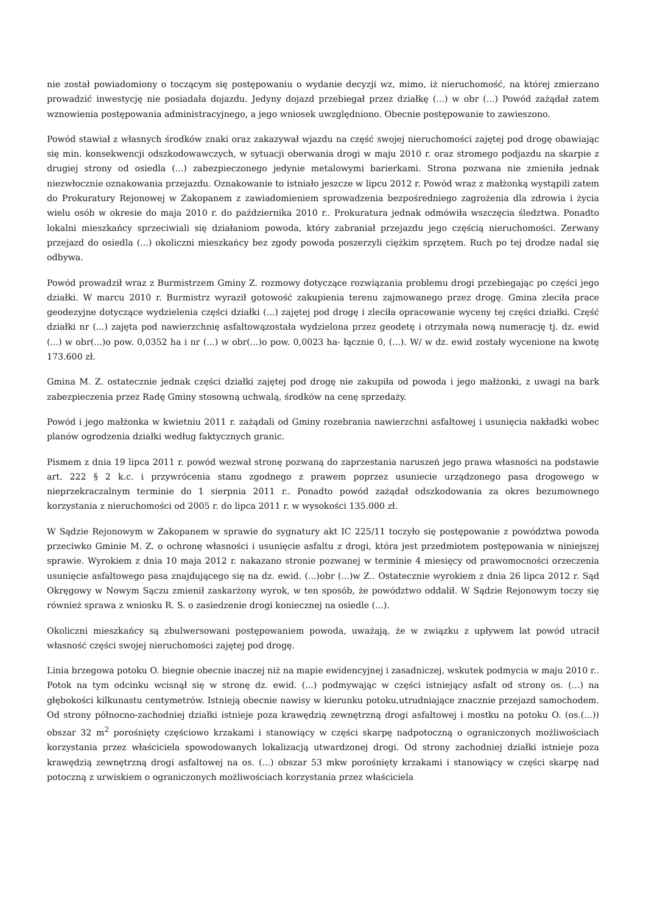nie został powiadomiony o toczącym się postępowaniu o wydanie decyzji wz, mimo, iż nieruchomość, na której zmierzano prowadzić inwestycję nie posiadała dojazdu. Jedyny dojazd przebiegał przez działkę (...) w obr (...) Powód zażądał zatem wznowienia postępowania administracyjnego, a jego wniosek uwzględniono. Obecnie postępowanie to zawieszono.
Powód stawiał z własnych środków znaki oraz zakazywał wjazdu na część swojej nieruchomości zajętej pod drogę obawiając się min. konsekwencji odszkodowawczych, w sytuacji oberwania drogi w maju 2010 r. oraz stromego podjazdu na skarpie z drugiej strony od osiedla (...) zabezpieczonego jedynie metalowymi barierkami. Strona pozwana nie zmieniła jednak niezwłocznie oznakowania przejazdu. Oznakowanie to istniało jeszcze w lipcu 2012 r. Powód wraz z małżonką wystąpili zatem do Prokuratury Rejonowej w Zakopanem z zawiadomieniem sprowadzenia bezpośredniego zagrożenia dla zdrowia i życia wielu osób w okresie do maja 2010 r. do października 2010 r.. Prokuratura jednak odmówiła wszczęcia śledztwa. Ponadto lokalni mieszkańcy sprzeciwiali się działaniom powoda, który zabraniał przejazdu jego częścią nieruchomości. Zerwany przejazd do osiedla (...) okoliczni mieszkańcy bez zgody powoda poszerzyli ciężkim sprzętem. Ruch po tej drodze nadal się odbywa.
Powód prowadził wraz z Burmistrzem Gminy Z. rozmowy dotyczące rozwiązania problemu drogi przebiegając po części jego działki. W marcu 2010 r. Burmistrz wyraził gotowość zakupienia terenu zajmowanego przez drogę. Gmina zleciła prace geodezyjne dotyczące wydzielenia części działki (...) zajętej pod drogę i zleciła opracowanie wyceny tej części działki. Część działki nr (...) zajęta pod nawierzchnię asfaltowązostała wydzielona przez geodetę i otrzymała nową numerację tj. dz. ewid (...) w obr(...)o pow. 0,0352 ha i nr (...) w obr(...)o pow. 0,0023 ha- łącznie 0, (...). W/ w dz. ewid zostały wycenione na kwotę 173.600 zł.
Gmina M. Z. ostatecznie jednak części działki zajętej pod drogę nie zakupiła od powoda i jego małżonki, z uwagi na bark zabezpieczenia przez Radę Gminy stosowną uchwalą, środków na cenę sprzedaży.
Powód i jego małżonka w kwietniu 2011 r. zażądali od Gminy rozebrania nawierzchni asfaltowej i usunięcia nakładki wobec planów ogrodzenia działki według faktycznych granic.
Pismem z dnia 19 lipca 2011 r. powód wezwał stronę pozwaną do zaprzestania naruszeń jego prawa własności na podstawie art. 222 § 2 k.c. i przywrócenia stanu zgodnego z prawem poprzez usuniecie urządzonego pasa drogowego w nieprzekraczalnym terminie do 1 sierpnia 2011 r.. Ponadto powód zażądał odszkodowania za okres bezumownego korzystania z nieruchomości od 2005 r. do lipca 2011 r. w wysokości 135.000 zł.
W Sądzie Rejonowym w Zakopanem w sprawie do sygnatury akt IC 225/11 toczyło się postępowanie z powództwa powoda przeciwko Gminie M. Z. o ochronę własności i usunięcie asfaltu z drogi, która jest przedmiotem postępowania w niniejszej sprawie. Wyrokiem z dnia 10 maja 2012 r. nakazano stronie pozwanej w terminie 4 miesięcy od prawomocności orzeczenia usunięcie asfaltowego pasa znajdującego się na dz. ewid. (...)obr (...)w Z.. Ostatecznie wyrokiem z dnia 26 lipca 2012 r. Sąd Okręgowy w Nowym Sączu zmienił zaskarżony wyrok, w ten sposób, że powództwo oddalił. W Sądzie Rejonowym toczy się również sprawa z wniosku R. S. o zasiedzenie drogi koniecznej na osiedle (...).
Okoliczni mieszkańcy są zbulwersowani postępowaniem powoda, uważają, że w związku z upływem lat powód utracił własność części swojej nieruchomości zajętej pod drogę.
Linia brzegowa potoku O. biegnie obecnie inaczej niż na mapie ewidencyjnej i zasadniczej, wskutek podmycia w maju 2010 r.. Potok na tym odcinku wcisnął się w stronę dz. ewid. (...) podmywając w części istniejący asfalt od strony os. (...) na głębokości kilkunastu centymetrów. Istnieją obecnie nawisy w kierunku potoku,utrudniające znacznie przejazd samochodem. Od strony północno-zachodniej działki istnieje poza krawędzią zewnętrzną drogi asfaltowej i mostku na potoku O. (os.(...)) obszar 32 m<sup>2</sup> porośnięty częściowo krzakami i stanowiący w części skarpę nadpotoczną o ograniczonych możliwościach korzystania przez właściciela spowodowanych lokalizacją utwardzonej drogi. Od strony zachodniej działki istnieje poza krawędzią zewnętrzną drogi asfaltowej na os. (...) obszar 53 mkw porośnięty krzakami i stanowiący w części skarpę nad potoczną z urwiskiem o ograniczonych możliwościach korzystania przez właściciela